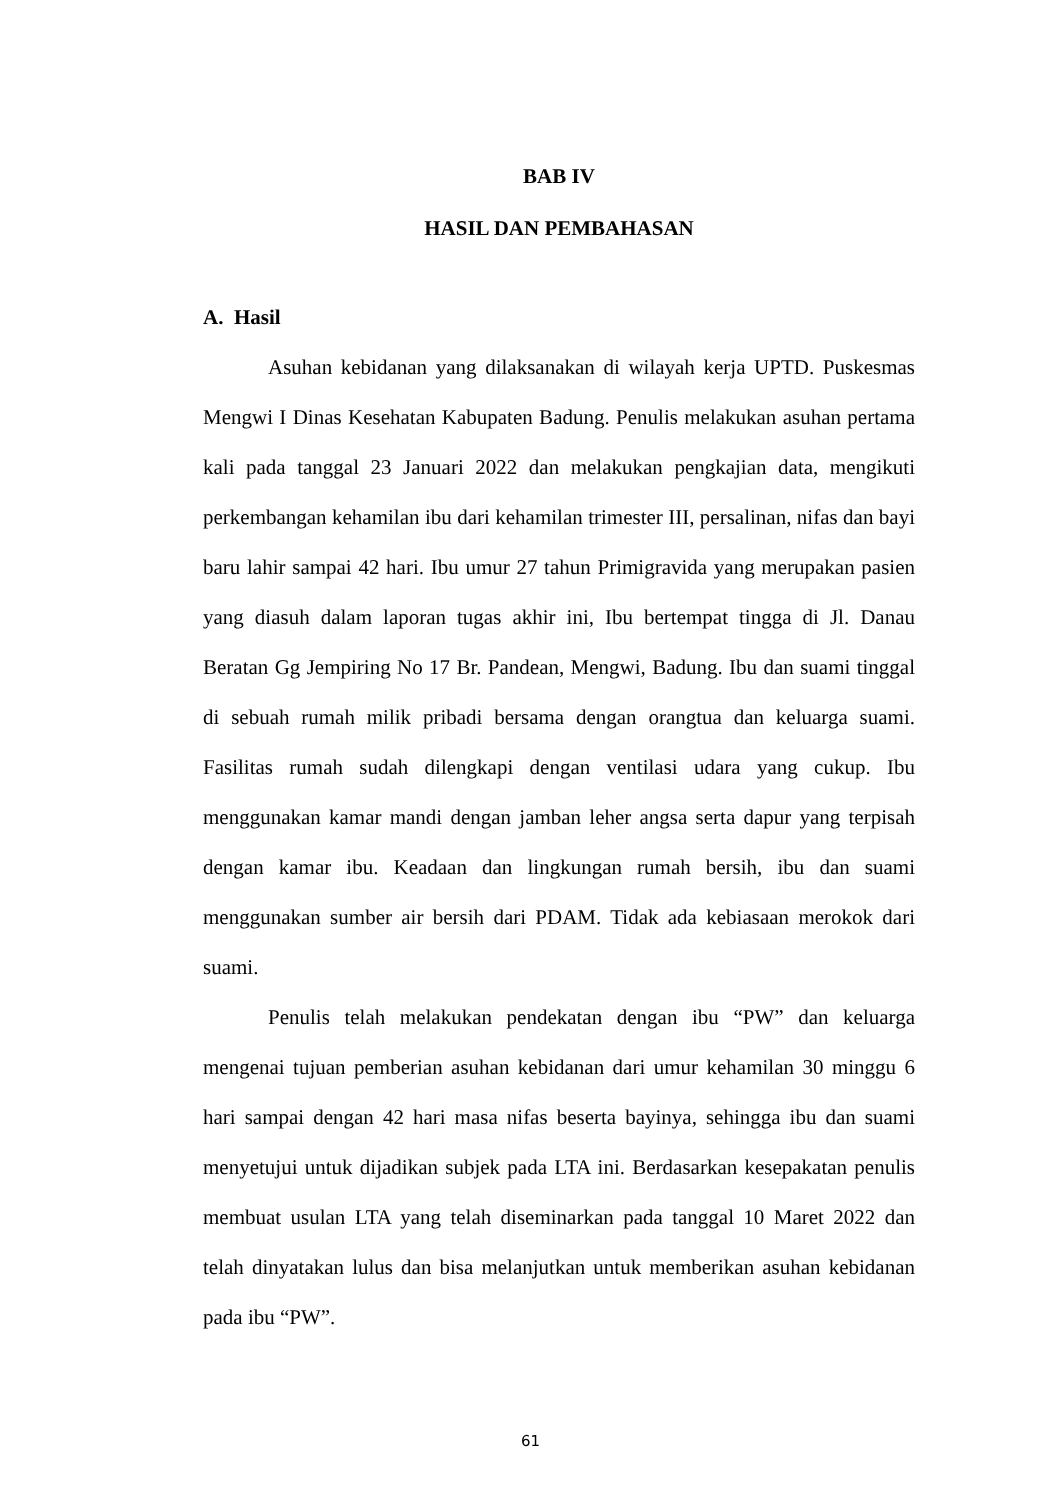BAB IV
HASIL DAN PEMBAHASAN
A. Hasil
Asuhan kebidanan yang dilaksanakan di wilayah kerja UPTD. Puskesmas Mengwi I Dinas Kesehatan Kabupaten Badung. Penulis melakukan asuhan pertama kali pada tanggal 23 Januari 2022 dan melakukan pengkajian data, mengikuti perkembangan kehamilan ibu dari kehamilan trimester III, persalinan, nifas dan bayi baru lahir sampai 42 hari. Ibu umur 27 tahun Primigravida yang merupakan pasien yang diasuh dalam laporan tugas akhir ini, Ibu bertempat tingga di Jl. Danau Beratan Gg Jempiring No 17 Br. Pandean, Mengwi, Badung. Ibu dan suami tinggal di sebuah rumah milik pribadi bersama dengan orangtua dan keluarga suami. Fasilitas rumah sudah dilengkapi dengan ventilasi udara yang cukup. Ibu menggunakan kamar mandi dengan jamban leher angsa serta dapur yang terpisah dengan kamar ibu. Keadaan dan lingkungan rumah bersih, ibu dan suami menggunakan sumber air bersih dari PDAM. Tidak ada kebiasaan merokok dari suami.
Penulis telah melakukan pendekatan dengan ibu “PW” dan keluarga mengenai tujuan pemberian asuhan kebidanan dari umur kehamilan 30 minggu 6 hari sampai dengan 42 hari masa nifas beserta bayinya, sehingga ibu dan suami menyetujui untuk dijadikan subjek pada LTA ini. Berdasarkan kesepakatan penulis membuat usulan LTA yang telah diseminarkan pada tanggal 10 Maret 2022 dan telah dinyatakan lulus dan bisa melanjutkan untuk memberikan asuhan kebidanan pada ibu “PW”.
61